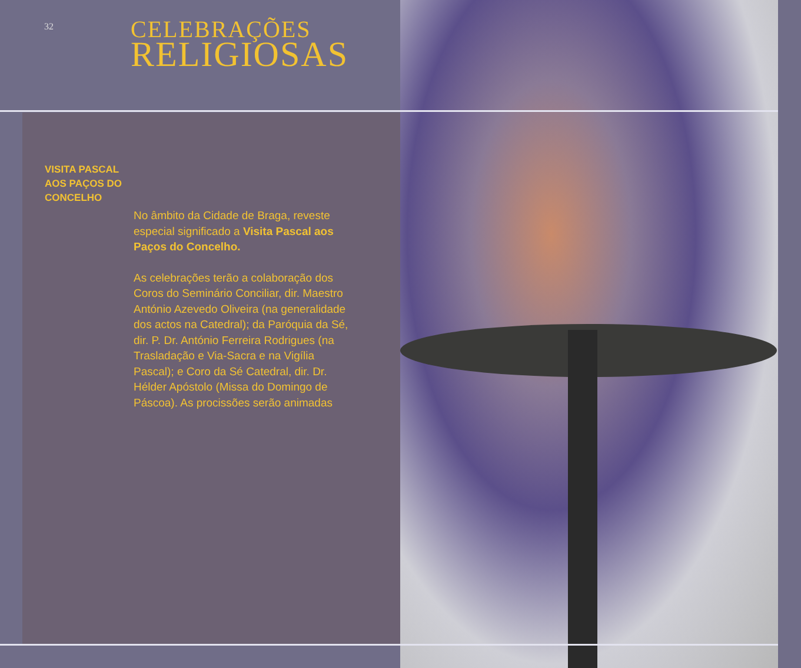32 CELEBRAÇÕES
RELIGIOSAS
VISITA PASCAL
AOS PAÇOS DO
CONCELHO
No âmbito da Cidade de Braga, reveste especial significado a Visita Pascal aos Paços do Concelho.
As celebrações terão a colaboração dos Coros do Seminário Conciliar, dir. Maestro António Azevedo Oliveira (na generalidade dos actos na Catedral); da Paróquia da Sé, dir. P. Dr. António Ferreira Rodrigues (na Trasladação e Via-Sacra e na Vigília Pascal); e Coro da Sé Catedral, dir. Dr. Hélder Apóstolo (Missa do Domingo de Páscoa). As procissões serão animadas